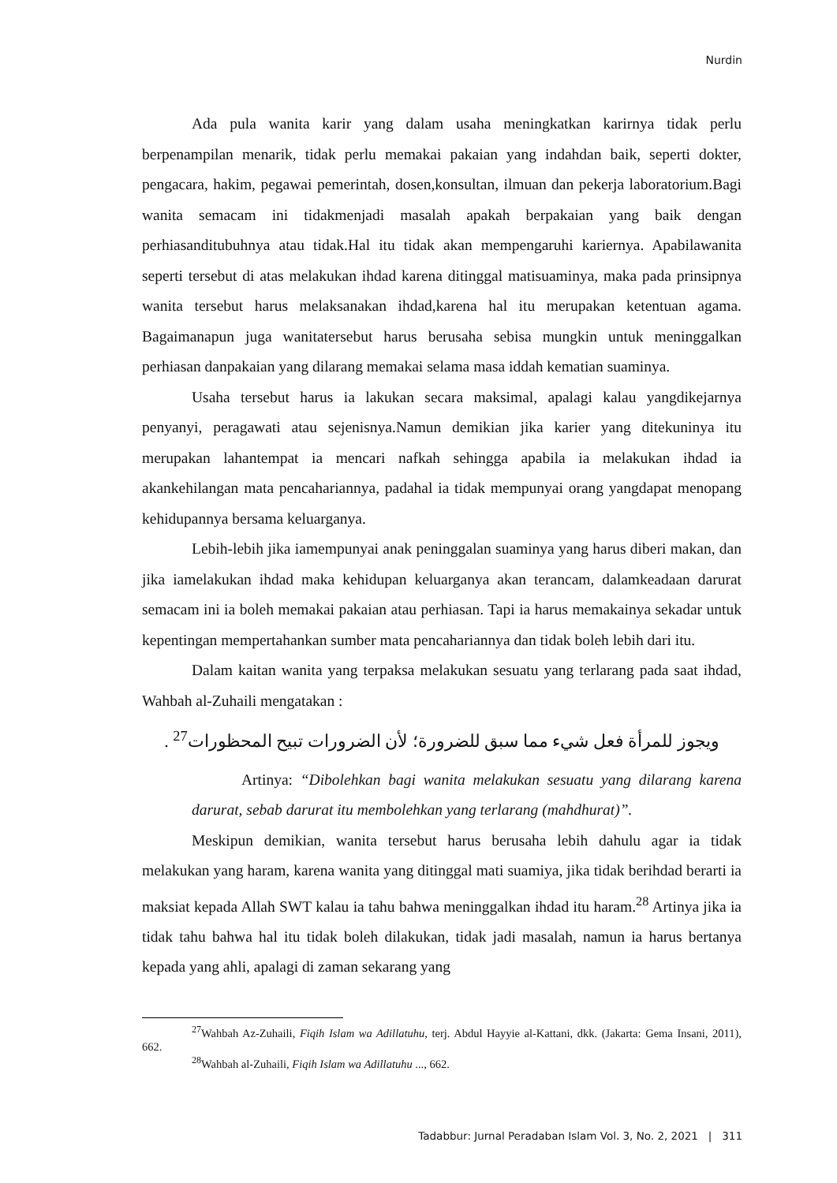Nurdin
Ada pula wanita karir yang dalam usaha meningkatkan karirnya tidak perlu berpenampilan menarik, tidak perlu memakai pakaian yang indahdan baik, seperti dokter, pengacara, hakim, pegawai pemerintah, dosen,konsultan, ilmuan dan pekerja laboratorium.Bagi wanita semacam ini tidakmenjadi masalah apakah berpakaian yang baik dengan perhiasanditubuhnya atau tidak.Hal itu tidak akan mempengaruhi kariernya. Apabilawanita seperti tersebut di atas melakukan ihdad karena ditinggal matisuaminya, maka pada prinsipnya wanita tersebut harus melaksanakan ihdad,karena hal itu merupakan ketentuan agama. Bagaimanapun juga wanitatersebut harus berusaha sebisa mungkin untuk meninggalkan perhiasan danpakaian yang dilarang memakai selama masa iddah kematian suaminya.
Usaha tersebut harus ia lakukan secara maksimal, apalagi kalau yangdikejarnya penyanyi, peragawati atau sejenisnya.Namun demikian jika karier yang ditekuninya itu merupakan lahantempat ia mencari nafkah sehingga apabila ia melakukan ihdad ia akankehilangan mata pencahariannya, padahal ia tidak mempunyai orang yangdapat menopang kehidupannya bersama keluarganya.
Lebih-lebih jika iamempunyai anak peninggalan suaminya yang harus diberi makan, dan jika iamelakukan ihdad maka kehidupan keluarganya akan terancam, dalamkeadaan darurat semacam ini ia boleh memakai pakaian atau perhiasan. Tapi ia harus memakainya sekadar untuk kepentingan mempertahankan sumber mata pencahariannya dan tidak boleh lebih dari itu.
Dalam kaitan wanita yang terpaksa melakukan sesuatu yang terlarang pada saat ihdad, Wahbah al-Zuhaili mengatakan :
ويجوز للمرأة فعل شيء مما سبق للضرورة؛ لأن الضرورات تبيح المحظورات<sup>27</sup> .
Artinya: “Dibolehkan bagi wanita melakukan sesuatu yang dilarang karena darurat, sebab darurat itu membolehkan yang terlarang (mahdhurat)”.
Meskipun demikian, wanita tersebut harus berusaha lebih dahulu agar ia tidak melakukan yang haram, karena wanita yang ditinggal mati suamiya, jika tidak berihdad berarti ia maksiat kepada Allah SWT kalau ia tahu bahwa meninggalkan ihdad itu haram.<sup>28</sup> Artinya jika ia tidak tahu bahwa hal itu tidak boleh dilakukan, tidak jadi masalah, namun ia harus bertanya kepada yang ahli, apalagi di zaman sekarang yang
<sup>27</sup> Wahbah Az-Zuhaili, Fiqih Islam wa Adillatuhu, terj. Abdul Hayyie al-Kattani, dkk. (Jakarta: Gema Insani, 2011), 662.
<sup>28</sup> Wahbah al-Zuhaili, Fiqih Islam wa Adillatuhu ..., 662.
Tadabbur: Jurnal Peradaban Islam Vol. 3, No. 2, 2021 | 311